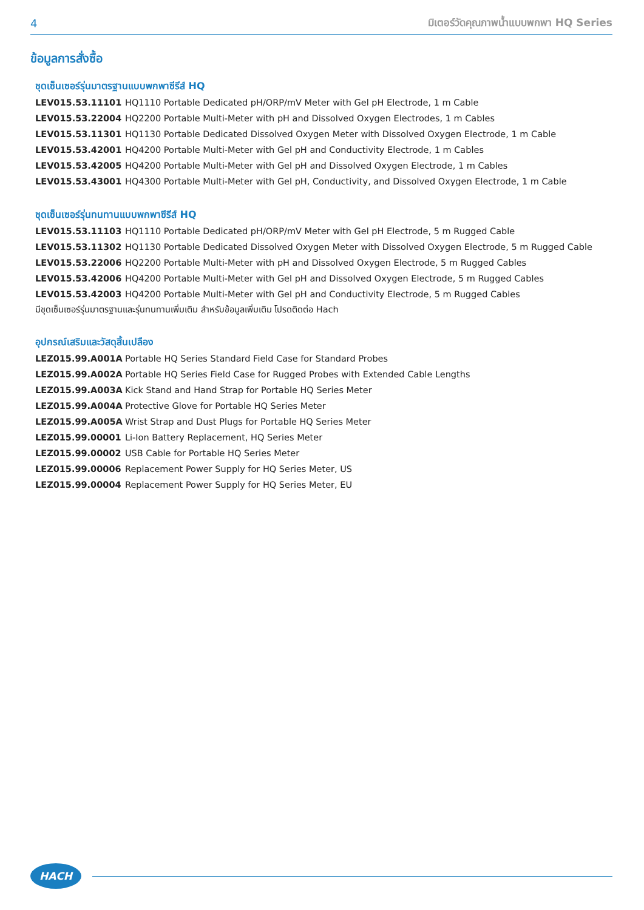4 มิเตอร์วัดคุณภาพน้ำแบบพกพา HQ Series
ข้อมูลการสั่งซื้อ
ชุดเซ็นเซอร์รุ่นมาตรฐานแบบพกพาซีรีส์ HQ
| LEV015.53.11101 | HQ1110 Portable Dedicated pH/ORP/mV Meter with Gel pH Electrode, 1 m Cable |
| LEV015.53.22004 | HQ2200 Portable Multi-Meter with pH and Dissolved Oxygen Electrodes, 1 m Cables |
| LEV015.53.11301 | HQ1130 Portable Dedicated Dissolved Oxygen Meter with Dissolved Oxygen Electrode, 1 m Cable |
| LEV015.53.42001 | HQ4200 Portable Multi-Meter with Gel pH and Conductivity Electrode, 1 m Cables |
| LEV015.53.42005 | HQ4200 Portable Multi-Meter with Gel pH and Dissolved Oxygen Electrode, 1 m Cables |
| LEV015.53.43001 | HQ4300 Portable Multi-Meter with Gel pH, Conductivity, and Dissolved Oxygen Electrode, 1 m Cable |
ชุดเซ็นเซอร์รุ่นทนทานแบบพกพาซีรีส์ HQ
| LEV015.53.11103 | HQ1110 Portable Dedicated pH/ORP/mV Meter with Gel pH Electrode, 5 m Rugged Cable |
| LEV015.53.11302 | HQ1130 Portable Dedicated Dissolved Oxygen Meter with Dissolved Oxygen Electrode, 5 m Rugged Cable |
| LEV015.53.22006 | HQ2200 Portable Multi-Meter with pH and Dissolved Oxygen Electrode, 5 m Rugged Cables |
| LEV015.53.42006 | HQ4200 Portable Multi-Meter with Gel pH and Dissolved Oxygen Electrode, 5 m Rugged Cables |
| LEV015.53.42003 | HQ4200 Portable Multi-Meter with Gel pH and Conductivity Electrode, 5 m Rugged Cables |
มีชุดเซ็นเซอร์รุ่นมาตรฐานและรุ่นทนทานเพิ่มเติม สำหรับข้อมูลเพิ่มเติม โปรดติดต่อ Hach
อุปกรณ์เสริมและวัสดุสิ้นเปลือง
| LEZ015.99.A001A | Portable HQ Series Standard Field Case for Standard Probes |
| LEZ015.99.A002A | Portable HQ Series Field Case for Rugged Probes with Extended Cable Lengths |
| LEZ015.99.A003A | Kick Stand and Hand Strap for Portable HQ Series Meter |
| LEZ015.99.A004A | Protective Glove for Portable HQ Series Meter |
| LEZ015.99.A005A | Wrist Strap and Dust Plugs for Portable HQ Series Meter |
| LEZ015.99.00001 | Li-Ion Battery Replacement, HQ Series Meter |
| LEZ015.99.00002 | USB Cable for Portable HQ Series Meter |
| LEZ015.99.00006 | Replacement Power Supply for HQ Series Meter, US |
| LEZ015.99.00004 | Replacement Power Supply for HQ Series Meter, EU |
HACH